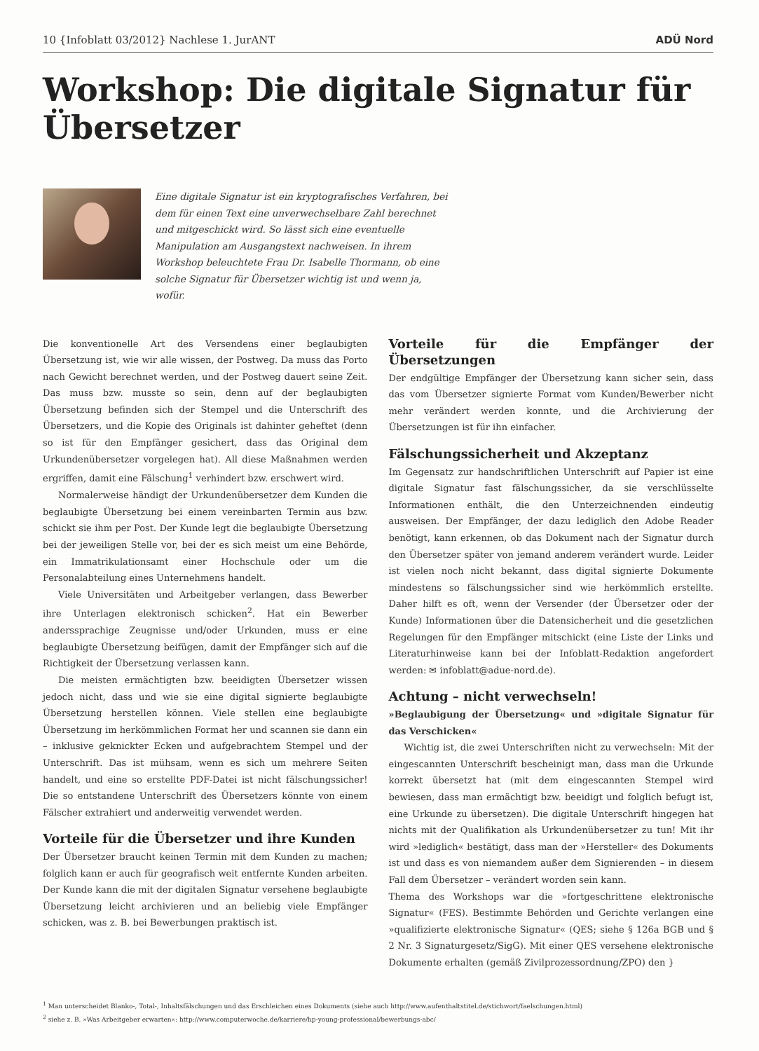10 {Infoblatt 03/2012} Nachlese 1. JurANT ADÜ Nord
Workshop: Die digitale Signatur für Übersetzer
Eine digitale Signatur ist ein kryptografisches Verfahren, bei dem für einen Text eine unverwechselbare Zahl berechnet und mitgeschickt wird. So lässt sich eine eventuelle Manipulation am Ausgangstext nachweisen. In ihrem Workshop beleuchtete Frau Dr. Isabelle Thormann, ob eine solche Signatur für Übersetzer wichtig ist und wenn ja, wofür.
Die konventionelle Art des Versendens einer beglaubigten Übersetzung ist, wie wir alle wissen, der Postweg. Da muss das Porto nach Gewicht berechnet werden, und der Postweg dauert seine Zeit. Das muss bzw. musste so sein, denn auf der beglaubigten Übersetzung befinden sich der Stempel und die Unterschrift des Übersetzers, und die Kopie des Originals ist dahinter geheftet (denn so ist für den Empfänger gesichert, dass das Original dem Urkundenübersetzer vorgelegen hat). All diese Maßnahmen werden ergriffen, damit eine Fälschung<sup>1</sup> verhindert bzw. erschwert wird.
Normalerweise händigt der Urkundenübersetzer dem Kunden die beglaubigte Übersetzung bei einem vereinbarten Termin aus bzw. schickt sie ihm per Post. Der Kunde legt die beglaubigte Übersetzung bei der jeweiligen Stelle vor, bei der es sich meist um eine Behörde, ein Immatrikulationsamt einer Hochschule oder um die Personalabteilung eines Unternehmens handelt.
Viele Universitäten und Arbeitgeber verlangen, dass Bewerber ihre Unterlagen elektronisch schicken<sup>2</sup>. Hat ein Bewerber anderssprachige Zeugnisse und/oder Urkunden, muss er eine beglaubigte Übersetzung beifügen, damit der Empfänger sich auf die Richtigkeit der Übersetzung verlassen kann.
Die meisten ermächtigten bzw. beeidigten Übersetzer wissen jedoch nicht, dass und wie sie eine digital signierte beglaubigte Übersetzung herstellen können. Viele stellen eine beglaubigte Übersetzung im herkömmlichen Format her und scannen sie dann ein – inklusive geknickter Ecken und aufgebrachtem Stempel und der Unterschrift. Das ist mühsam, wenn es sich um mehrere Seiten handelt, und eine so erstellte PDF-Datei ist nicht fälschungssicher! Die so entstandene Unterschrift des Übersetzers könnte von einem Fälscher extrahiert und anderweitig verwendet werden.
Vorteile für die Übersetzer und ihre Kunden
Der Übersetzer braucht keinen Termin mit dem Kunden zu machen; folglich kann er auch für geografisch weit entfernte Kunden arbeiten. Der Kunde kann die mit der digitalen Signatur versehene beglaubigte Übersetzung leicht archivieren und an beliebig viele Empfänger schicken, was z. B. bei Bewerbungen praktisch ist.
Vorteile für die Empfänger der Übersetzungen
Der endgültige Empfänger der Übersetzung kann sicher sein, dass das vom Übersetzer signierte Format vom Kunden/Bewerber nicht mehr verändert werden konnte, und die Archivierung der Übersetzungen ist für ihn einfacher.
Fälschungssicherheit und Akzeptanz
Im Gegensatz zur handschriftlichen Unterschrift auf Papier ist eine digitale Signatur fast fälschungssicher, da sie verschlüsselte Informationen enthält, die den Unterzeichnenden eindeutig ausweisen. Der Empfänger, der dazu lediglich den Adobe Reader benötigt, kann erkennen, ob das Dokument nach der Signatur durch den Übersetzer später von jemand anderem verändert wurde. Leider ist vielen noch nicht bekannt, dass digital signierte Dokumente mindestens so fälschungssicher sind wie herkömmlich erstellte. Daher hilft es oft, wenn der Versender (der Übersetzer oder der Kunde) Informationen über die Datensicherheit und die gesetzlichen Regelungen für den Empfänger mitschickt (eine Liste der Links und Literaturhinweise kann bei der Infoblatt-Redaktion angefordert werden: ✉ infoblatt@adue-nord.de).
Achtung – nicht verwechseln!
»Beglaubigung der Übersetzung« und »digitale Signatur für das Verschicken«
Wichtig ist, die zwei Unterschriften nicht zu verwechseln: Mit der eingescannten Unterschrift bescheinigt man, dass man die Urkunde korrekt übersetzt hat (mit dem eingescannten Stempel wird bewiesen, dass man ermächtigt bzw. beeidigt und folglich befugt ist, eine Urkunde zu übersetzen). Die digitale Unterschrift hingegen hat nichts mit der Qualifikation als Urkundenübersetzer zu tun! Mit ihr wird »lediglich« bestätigt, dass man der »Hersteller« des Dokuments ist und dass es von niemandem außer dem Signierenden – in diesem Fall dem Übersetzer – verändert worden sein kann.
Thema des Workshops war die »fortgeschrittene elektronische Signatur« (FES). Bestimmte Behörden und Gerichte verlangen eine »qualifizierte elektronische Signatur« (QES; siehe § 126a BGB und § 2 Nr. 3 Signaturgesetz/SigG). Mit einer QES versehene elektronische Dokumente erhalten (gemäß Zivilprozessordnung/ZPO) den }
<sup>1</sup> Man unterscheidet Blanko-, Total-, Inhaltsfälschungen und das Erschleichen eines Dokuments (siehe auch http://www.aufenthaltstitel.de/stichwort/faelschungen.html)
<sup>2</sup> siehe z. B. »Was Arbeitgeber erwarten«: http://www.computerwoche.de/karriere/hp-young-professional/bewerbungs-abc/